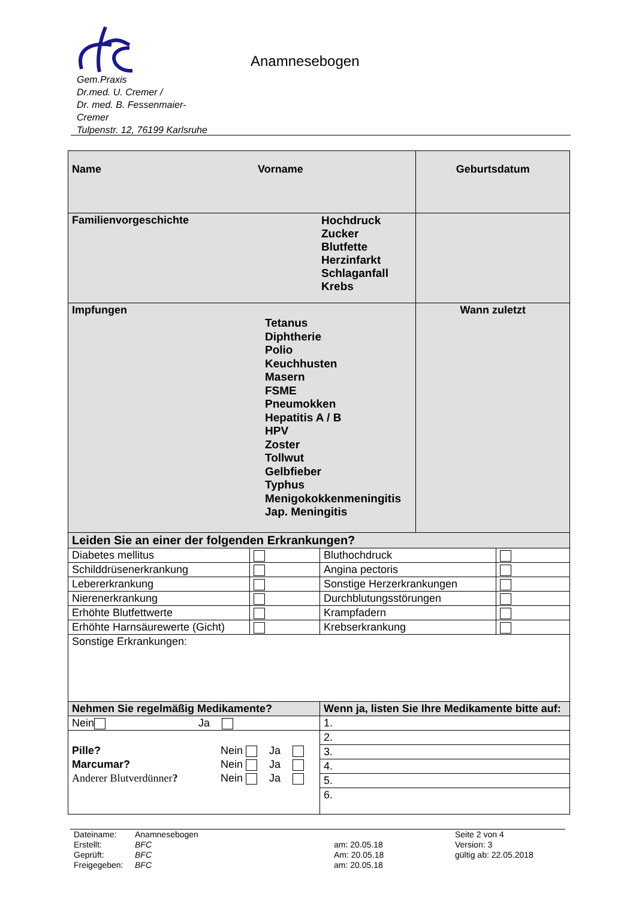Gem.Praxis
Dr.med. U. Cremer /
Dr. med. B. Fessenmaier-
Cremer
Tulpenstr. 12, 76199 Karlsruhe
Anamnesebogen
| Name Vorname | | | Geburtsdatum | |
| Familienvorgeschichte Hochdruck Zucker Blutfette Herzinfarkt Schlaganfall Krebs | | | | |
| Impfungen Tetanus Diphtherie Polio Keuchhusten Masern FSME Pneumokken Hepatitis A / B HPV Zoster Tollwut Gelbfieber Typhus Menigokokkenmeningitis Jap. Meningitis | | | Wann zuletzt | |
| Leiden Sie an einer der folgenden Erkrankungen? | | | | |
| Diabetes mellitus | | Bluthochdruck | | |
| Schilddrüsenerkrankung | | Angina pectoris | | |
| Lebererkrankung | | Sonstige Herzerkrankungen | | |
| Nierenerkrankung | | Durchblutungsstörungen | | |
| Erhöhte Blutfettwerte | | Krampfadern | | |
| Erhöhte Harnsäurewerte (Gicht) | | Krebserkrankung | | |
| Sonstige Erkrankungen: | | | | |
| Nehmen Sie regelmäßig Medikamente? | | Wenn ja, listen Sie Ihre Medikamente bitte auf: | | |
| Nein Ja | | 1. | | |
| Pille? Nein Ja Marcumar? Nein Ja Anderer Blutverdünner ? Nein Ja | | 2. | | |
| | | 3. | | |
| | | 4. | | |
| | | 5. | | |
| | | 6. | | |
| Dateiname: | Anamnesebogen | | Seite 2 von 4 |
| Erstellt: | BFC | am: 20.05.18 | Version: 3 |
| Geprüft: | BFC | Am: 20.05.18 | gültig ab: 22.05.2018 |
| Freigegeben: | BFC | am: 20.05.18 | |